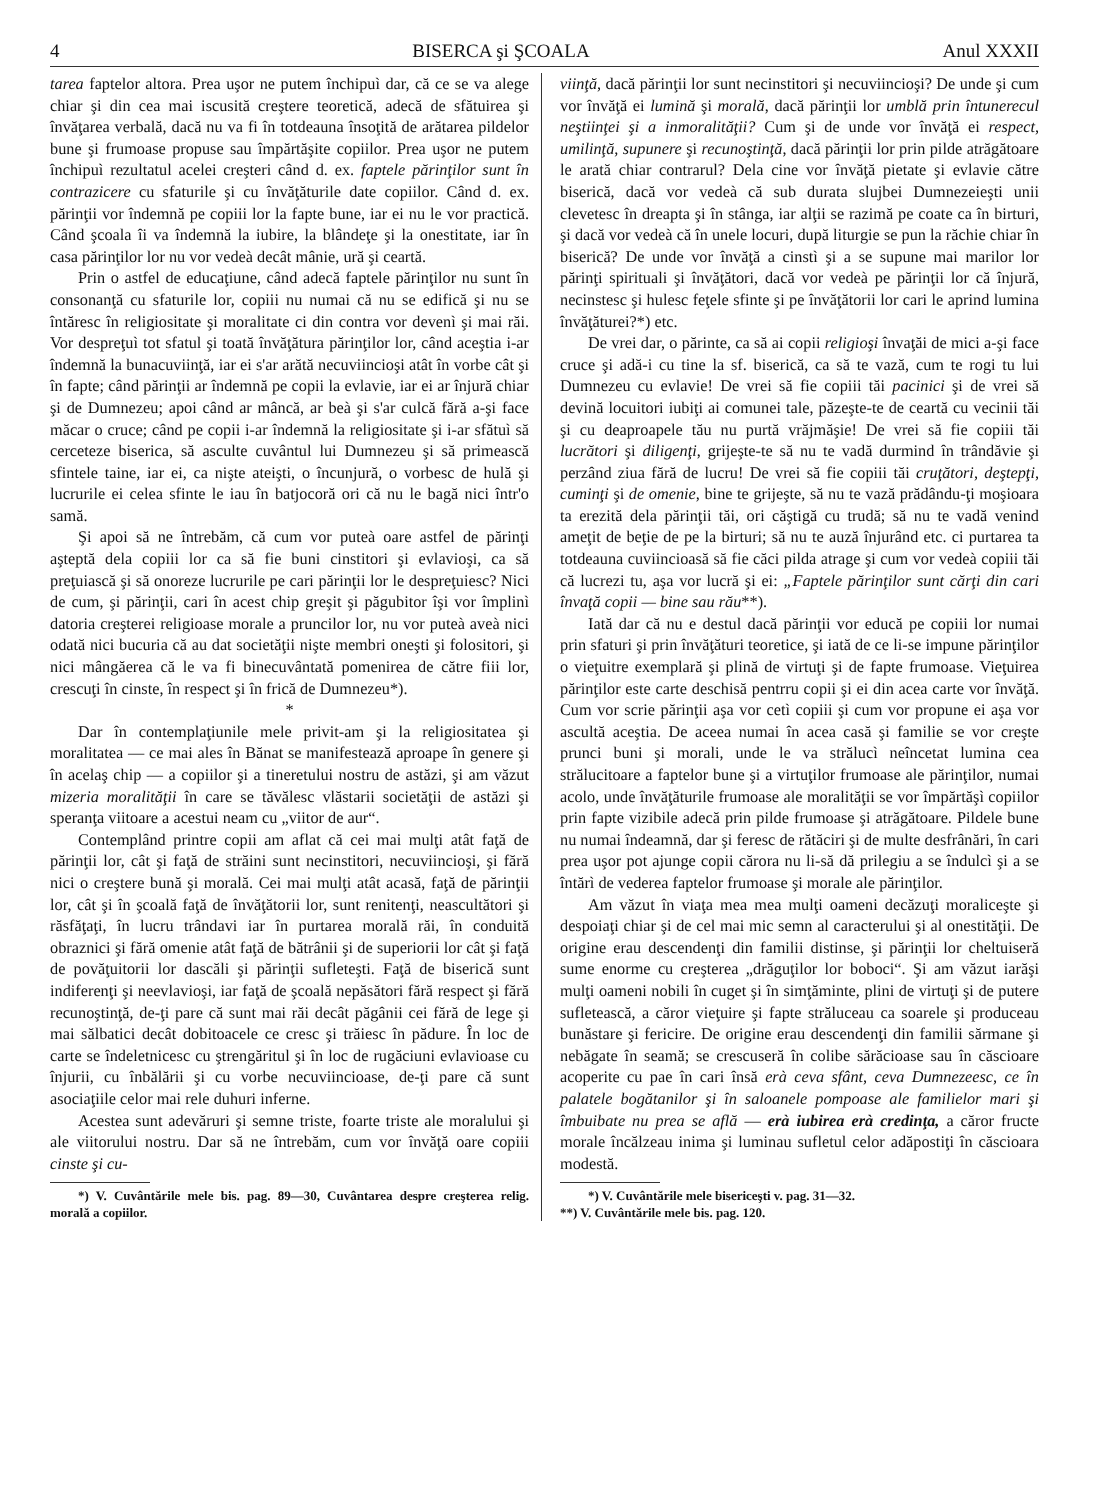4 BISERCA şi ŞCOALA Anul XXXII
tarea faptelor altora. Prea uşor ne putem închipuì dar, că ce se va alege chiar şi din cea mai iscusită creştere teoretică, adecă de sfătuirea şi învăţarea verbală, dacă nu va fi în totdeauna însoţită de arătarea pildelor bune şi frumoase propuse sau împărtăşite copiilor. Prea uşor ne putem închipuì rezultatul acelei creşteri când d. ex. faptele părinţilor sunt în contrazicere cu sfaturile şi cu învăţăturile date copiilor. Când d. ex. părinţii vor îndemnă pe copiii lor la fapte bune, iar ei nu le vor practică. Când şcoala îi va îndemnă la iubire, la blândeţe şi la onestitate, iar în casa părinţilor lor nu vor vedeà decât mânie, ură şi ceartă.
Prin o astfel de educaţiune, când adecă faptele părinţilor nu sunt în consonanţă cu sfaturile lor, copiii nu numai că nu se edifică şi nu se întăresc în religiositate şi moralitate ci din contra vor devenì şi mai răi. Vor despreţuì tot sfatul şi toată învăţătura părinţilor lor, când aceştia i-ar îndemnă la bunacuviinţă, iar ei s'ar arătă necuviincioşi atât în vorbe cât şi în fapte; când părinţii ar îndemnă pe copii la evlavie, iar ei ar înjură chiar şi de Dumnezeu; apoi când ar mâncă, ar beà şi s'ar culcă fără a-şi face măcar o cruce; când pe copii i-ar îndemnă la religiositate şi i-ar sfătuì să cerceteze biserica, să asculte cuvântul lui Dumnezeu şi să primească sfintele taine, iar ei, ca nişte ateişti, o încunjură, o vorbesc de hulă şi lucrurile ei celea sfinte le iau în batjocoră ori că nu le bagă nici într'o samă.
Şi apoi să ne întrebăm, că cum vor puteà oare astfel de părinţi aşteptă dela copiii lor ca să fie buni cinstitori şi evlavioşi, ca să preţuiască şi să onoreze lucrurile pe cari părinţii lor le despreţuiesc? Nici de cum, şi părinţii, cari în acest chip greşit şi păgubitor îşi vor împlinì datoria creşterei religioase morale a pruncilor lor, nu vor puteà aveà nici odată nici bucuria că au dat societăţii nişte membri oneşti şi folositori, şi nici mângăerea că le va fi binecuvântată pomenirea de către fiii lor, crescuţi în cinste, în respect şi în frică de Dumnezeu*).
*
Dar în contemplaţiunile mele privit-am şi la religiositatea şi moralitatea — ce mai ales în Bănat se manifestează aproape în genere şi în acelaş chip — a copiilor şi a tineretului nostru de astăzi, şi am văzut mizeria moralităţii în care se tăvălesc vlăstarii societăţii de astăzi şi speranţa viitoare a acestui neam cu „viitor de aur“.
Contemplând printre copii am aflat că cei mai mulţi atât faţă de părinţii lor, cât şi faţă de străini sunt necinstitori, necuviincioşi, şi fără nici o creştere bună şi morală. Cei mai mulţi atât acasă, faţă de părinţii lor, cât şi în şcoală faţă de învăţătorii lor, sunt renitenţi, neascultători şi răsfăţaţi, în lucru trândavi iar în purtarea morală răi, în conduită obraznici şi fără omenie atât faţă de bătrânii şi de superiorii lor cât şi faţă de povăţuitorii lor dascăli şi părinţii sufleteşti. Faţă de biserică sunt indiferenţi şi neevlavioşi, iar faţă de şcoală nepăsători fără respect şi fără recunoştinţă, de-ţi pare că sunt mai răi decât păgânii cei fără de lege şi mai sălbatici decât dobitoacele ce cresc şi trăiesc în pădure. În loc de carte se îndeletnicesc cu ştrengăritul şi în loc de rugăciuni evlavioase cu înjurii, cu înbălării şi cu vorbe necuviincioase, de-ţi pare că sunt asociaţiile celor mai rele duhuri inferne.
Acestea sunt adevăruri şi semne triste, foarte triste ale moralului şi ale viitorului nostru. Dar să ne întrebăm, cum vor învăţă oare copiii cinste şi cu-
*) V. Cuvântările mele bis. pag. 89—30, Cuvântarea despre creşterea relig. morală a copiilor.
viinţă, dacă părinţii lor sunt necinstitori şi necuviincioşi? De unde şi cum vor învăţă ei lumină şi morală, dacă părinţii lor umblă prin întunerecul neştiinţei şi a inmoralităţii? Cum şi de unde vor învăţă ei respect, umilinţă, supunere şi recunoştinţă, dacă părinţii lor prin pilde atrăgătoare le arată chiar contrarul? Dela cine vor învăţă pietate şi evlavie către biserică, dacă vor vedeà că sub durata slujbei Dumnezeieşti unii clevetesc în dreapta şi în stânga, iar alţii se razimă pe coate ca în birturi, şi dacă vor vedeà că în unele locuri, după liturgie se pun la răchie chiar în biserică? De unde vor învăţă a cinstì şi a se supune mai marilor lor părinţi spirituali şi învăţători, dacă vor vedeà pe părinţii lor că înjură, necinstesc şi hulesc feţele sfinte şi pe învăţătorii lor cari le aprind lumina învăţăturei?*) etc.
De vrei dar, o părinte, ca să ai copii religioşi învaţăi de mici a-şi face cruce şi adă-i cu tine la sf. biserică, ca să te vază, cum te rogi tu lui Dumnezeu cu evlavie! De vrei să fie copiii tăi pacinici şi de vrei să devină locuitori iubiţi ai comunei tale, păzeşte-te de ceartă cu vecinii tăi şi cu deaproapele tău nu purtă vrăjmăşie! De vrei să fie copiii tăi lucrători şi diligenţi, grijeşte-te să nu te vadă durmind în trândăvie şi perzând ziua fără de lucru! De vrei să fie copiii tăi cruţători, deştepţi, cuminţi şi de omenie, bine te grijeşte, să nu te vază prădându-ţi moşioara ta erezită dela părinţii tăi, ori căştigă cu trudă; să nu te vadă venind ameţit de beţie de pe la birturi; să nu te auză înjurând etc. ci purtarea ta totdeauna cuviincioasă să fie căci pilda atrage şi cum vor vedeà copiii tăi că lucrezi tu, aşa vor lucră şi ei: „Faptele părinţilor sunt cărţi din cari învaţă copii — bine sau rău**).
Iată dar că nu e destul dacă părinţii vor educă pe copiii lor numai prin sfaturi şi prin învăţături teoretice, şi iată de ce li-se impune părinţilor o vieţuitre exemplară şi plină de virtuţi şi de fapte frumoase. Vieţuirea părinţilor este carte deschisă pentrru copii şi ei din acea carte vor învăţă. Cum vor scrie părinţii aşa vor cetì copiii şi cum vor propune ei aşa vor ascultă aceştia. De aceea numai în acea casă şi familie se vor creşte prunci buni şi morali, unde le va strălucì neîncetat lumina cea strălucitoare a faptelor bune şi a virtuţilor frumoase ale părinţilor, numai acolo, unde învăţăturile frumoase ale moralităţii se vor împărtăşì copiilor prin fapte vizibile adecă prin pilde frumoase şi atrăgătoare. Pildele bune nu numai îndeamnă, dar şi feresc de rătăciri şi de multe desfrânări, în cari prea uşor pot ajunge copii cărora nu li-să dă prilegiu a se îndulcì şi a se întărì de vederea faptelor frumoase şi morale ale părinţilor.
Am văzut în viaţa mea mea mulţi oameni decăzuţi moraliceşte şi despoiaţi chiar şi de cel mai mic semn al caracterului şi al onestităţii. De origine erau descendenţi din familii distinse, şi părinţii lor cheltuiseră sume enorme cu creşterea „drăguţilor lor boboci“. Şi am văzut iarăşi mulţi oameni nobili în cuget şi în simţăminte, plini de virtuţi şi de putere sufletească, a căror vieţuire şi fapte străluceau ca soarele şi produceau bunăstare şi fericire. De origine erau descendenţi din familii sărmane şi nebăgate în seamă; se crescuseră în colibe sărăcioase sau în căscioare acoperite cu pae în cari însă erà ceva sfânt, ceva Dumnezeesc, ce în palatele bogătanilor şi în saloanele pompoase ale familielor mari şi îmbuibate nu prea se află — erà iubirea erà credinţa, a căror fructe morale încălzeau inima şi luminau sufletul celor adăpostiţi în căscioara modestă.
*) V. Cuvântările mele bisericeşti v. pag. 31—32.
**) V. Cuvântările mele bis. pag. 120.